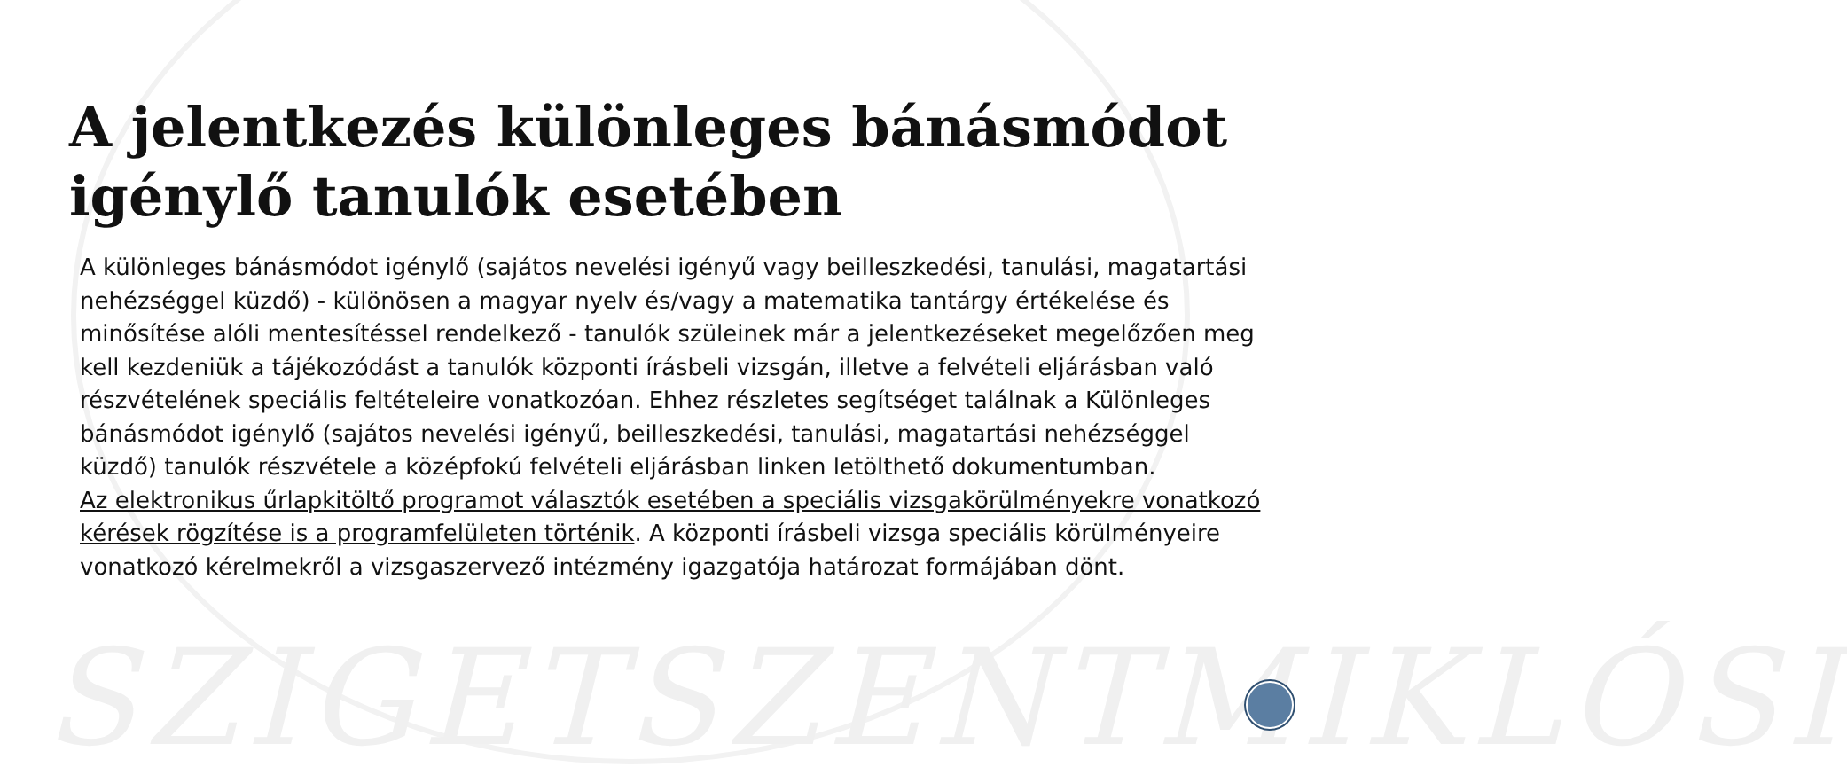SZIGETSZENTMIKLÓSI
A jelentkezés különleges bánásmódot igénylő tanulók esetében
A különleges bánásmódot igénylő (sajátos nevelési igényű vagy beilleszkedési, tanulási, magatartási nehézséggel küzdő) - különösen a magyar nyelv és/vagy a matematika tantárgy értékelése és minősítése alóli mentesítéssel rendelkező - tanulók szüleinek már a jelentkezéseket megelőzően meg kell kezdeniük a tájékozódást a tanulók központi írásbeli vizsgán, illetve a felvételi eljárásban való részvételének speciális feltételeire vonatkozóan. Ehhez részletes segítséget találnak a Különleges bánásmódot igénylő (sajátos nevelési igényű, beilleszkedési, tanulási, magatartási nehézséggel küzdő) tanulók részvétele a középfokú felvételi eljárásban linken letölthető dokumentumban.
Az elektronikus űrlapkitöltő programot választók esetében a speciális vizsgakörülményekre vonatkozó kérések rögzítése is a programfelületen történik. A központi írásbeli vizsga speciális körülményeire vonatkozó kérelmekről a vizsgaszervező intézmény igazgatója határozat formájában dönt.